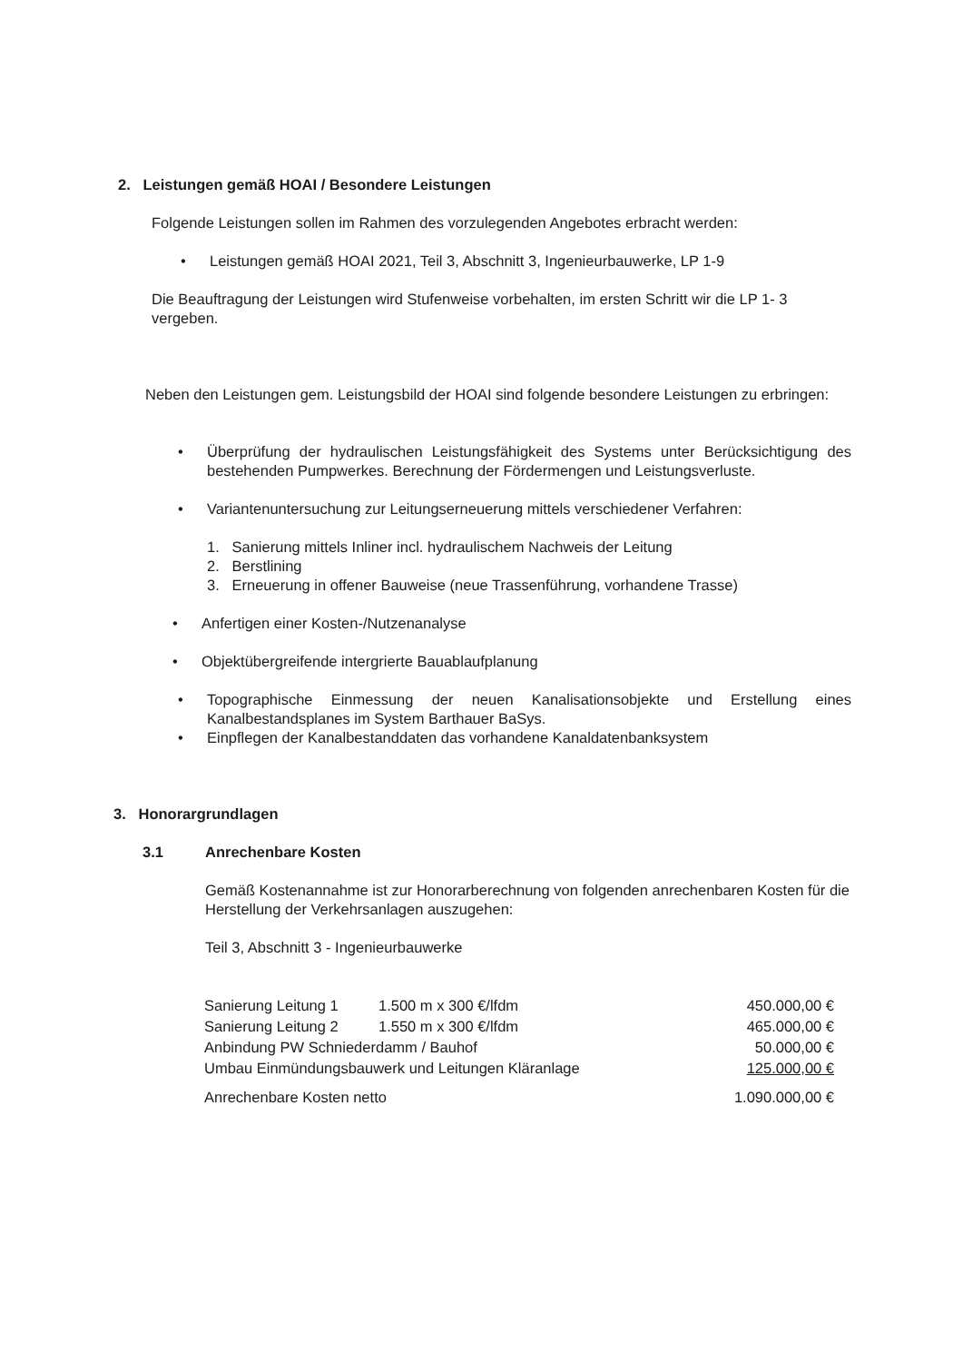2. Leistungen gemäß HOAI / Besondere Leistungen
Folgende Leistungen sollen im Rahmen des vorzulegenden Angebotes erbracht werden:
• Leistungen gemäß HOAI 2021, Teil 3, Abschnitt 3, Ingenieurbauwerke, LP 1-9
Die Beauftragung der Leistungen wird Stufenweise vorbehalten, im ersten Schritt wir die LP 1- 3 vergeben.
Neben den Leistungen gem. Leistungsbild der HOAI sind folgende besondere Leistungen zu erbringen:
• Überprüfung der hydraulischen Leistungsfähigkeit des Systems unter Berücksichtigung des bestehenden Pumpwerkes. Berechnung der Fördermengen und Leistungsverluste.
• Variantenuntersuchung zur Leitungserneuerung mittels verschiedener Verfahren:
1. Sanierung mittels Inliner incl. hydraulischem Nachweis der Leitung
2. Berstlining
3. Erneuerung in offener Bauweise (neue Trassenführung, vorhandene Trasse)
• Anfertigen einer Kosten-/Nutzenanalyse
• Objektübergreifende intergrierte Bauablaufplanung
• Topographische Einmessung der neuen Kanalisationsobjekte und Erstellung eines Kanalbestandsplanes im System Barthauer BaSys.
• Einpflegen der Kanalbestanddaten das vorhandene Kanaldatenbanksystem
3. Honorargrundlagen
3.1 Anrechenbare Kosten
Gemäß Kostenannahme ist zur Honorarberechnung von folgenden anrechenbaren Kosten für die Herstellung der Verkehrsanlagen auszugehen:
Teil 3, Abschnitt 3 - Ingenieurbauwerke
| Sanierung Leitung 1 | 1.500 m x 300 €/lfdm | 450.000,00 € |
| Sanierung Leitung 2 | 1.550 m x 300 €/lfdm | 465.000,00 € |
| Anbindung PW Schniederdamm / Bauhof | | 50.000,00 € |
| Umbau Einmündungsbauwerk und Leitungen Kläranlage | | 125.000,00 € |
| Anrechenbare Kosten netto | | 1.090.000,00 € |